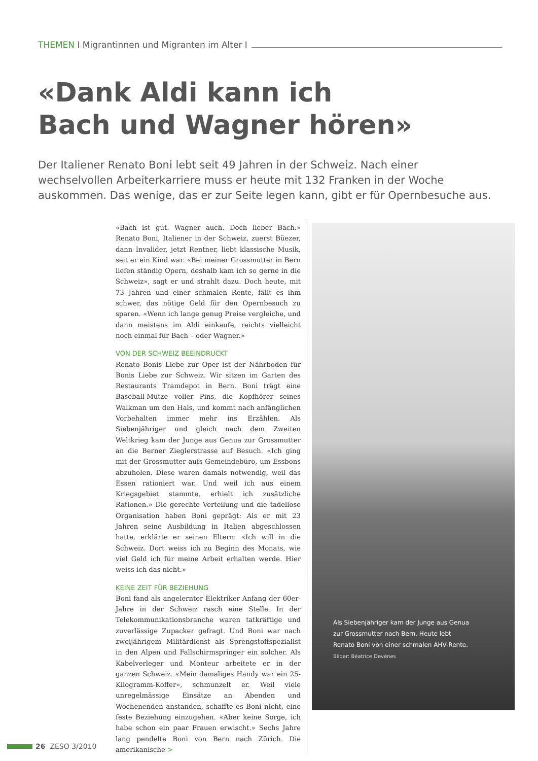THEMEN I Migrantinnen und Migranten im Alter I
«Dank Aldi kann ich
Bach und Wagner hören»
Der Italiener Renato Boni lebt seit 49 Jahren in der Schweiz. Nach einer wechselvollen Arbeiterkarriere muss er heute mit 132 Franken in der Woche auskommen. Das wenige, das er zur Seite legen kann, gibt er für Opernbesuche aus.
«Bach ist gut. Wagner auch. Doch lieber Bach.» Renato Boni, Italiener in der Schweiz, zuerst Büezer, dann Invalider, jetzt Rentner, liebt klassische Musik, seit er ein Kind war. «Bei meiner Grossmutter in Bern liefen ständig Opern, deshalb kam ich so gerne in die Schweiz», sagt er und strahlt dazu. Doch heute, mit 73 Jahren und einer schmalen Rente, fällt es ihm schwer, das nötige Geld für den Opernbesuch zu sparen. «Wenn ich lange genug Preise vergleiche, und dann meistens im Aldi einkaufe, reichts vielleicht noch einmal für Bach – oder Wagner.»
VON DER SCHWEIZ BEEINDRUCKT
Renato Bonis Liebe zur Oper ist der Nährboden für Bonis Liebe zur Schweiz. Wir sitzen im Garten des Restaurants Tramdepot in Bern. Boni trägt eine Baseball-Mütze voller Pins, die Kopfhörer seines Walkman um den Hals, und kommt nach anfänglichen Vorbehalten immer mehr ins Erzählen. Als Siebenjähriger und gleich nach dem Zweiten Weltkrieg kam der Junge aus Genua zur Grossmutter an die Berner Zieglerstrasse auf Besuch. «Ich ging mit der Grossmutter aufs Gemeindebüro, um Essbons abzuholen. Diese waren damals notwendig, weil das Essen rationiert war. Und weil ich aus einem Kriegsgebiet stammte, erhielt ich zusätzliche Rationen.» Die gerechte Verteilung und die tadellose Organisation haben Boni geprägt: Als er mit 23 Jahren seine Ausbildung in Italien abgeschlossen hatte, erklärte er seinen Eltern: «Ich will in die Schweiz. Dort weiss ich zu Beginn des Monats, wie viel Geld ich für meine Arbeit erhalten werde. Hier weiss ich das nicht.»
KEINE ZEIT FÜR BEZIEHUNG
Boni fand als angelernter Elektriker Anfang der 60er-Jahre in der Schweiz rasch eine Stelle. In der Telekommunikationsbranche waren tatkräftige und zuverlässige Zupacker gefragt. Und Boni war nach zweijährigem Militärdienst als Sprengstoffspezialist in den Alpen und Fallschirmspringer ein solcher. Als Kabelverleger und Monteur arbeitete er in der ganzen Schweiz. «Mein damaliges Handy war ein 25-Kilogramm-Koffer», schmunzelt er. Weil viele unregelmässige Einsätze an Abenden und Wochenenden anstanden, schaffte es Boni nicht, eine feste Beziehung einzugehen. «Aber keine Sorge, ich habe schon ein paar Frauen erwischt.» Sechs Jahre lang pendelte Boni von Bern nach Zürich. Die amerikanische >
Als Siebenjähriger kam der Junge aus Genua
zur Grossmutter nach Bern. Heute lebt
Renato Boni von einer schmalen AHV-Rente.
Bilder: Béatrice Devènes
26 ZESO 3/2010